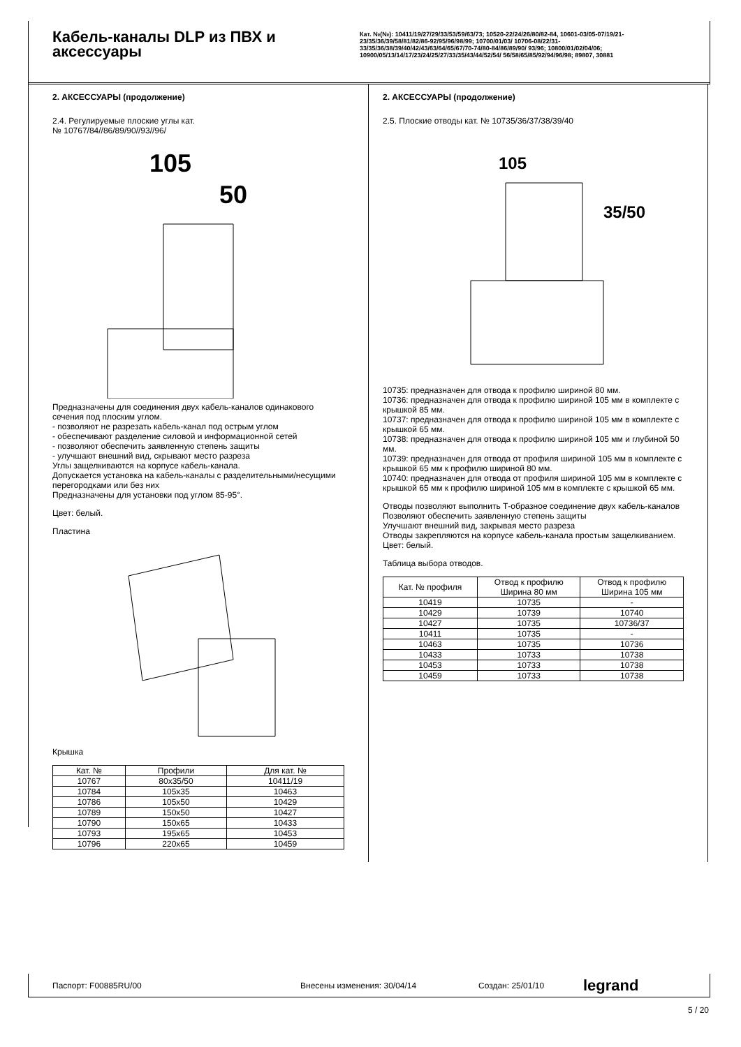Кабель-каналы DLP из ПВХ и аксессуары
Кат. №(№): 10411/19/27/29/33/53/59/63/73; 10520-22/24/26/80/82-84, 10601-03/05-07/19/21-23/35/36/39/58/81/82/86-92/95/96/98/99; 10700/01/03/ 10706-08/22/31-33/35/36/38/39/40/42/43/63/64/65/67/70-74/80-84/86/89/90/ 93/96; 10800/01/02/04/06; 10900/05/13/14/17/23/24/25/27/33/35/43/44/52/54/ 56/58/65/85/92/94/96/98; 89807, 30881
2. АКСЕССУАРЫ (продолжение)
2.4. Регулируемые плоские углы кат.
№ 10767/84//86/89/90//93//96/
105
50
Предназначены для соединения двух кабель-каналов одинакового сечения под плоским углом.
- позволяют не разрезать кабель-канал под острым углом
- обеспечивают разделение силовой и информационной сетей
- позволяют обеспечить заявленную степень защиты
- улучшают внешний вид, скрывают место разреза
Углы защелкиваются на корпусе кабель-канала.
Допускается установка на кабель-каналы с разделительными/несущими перегородками или без них
Предназначены для установки под углом 85-95°.
Цвет: белый.
Пластина
Крышка
| Кат. № | Профили | Для кат. № |
| --- | --- | --- |
| 10767 | 80x35/50 | 10411/19 |
| 10784 | 105x35 | 10463 |
| 10786 | 105x50 | 10429 |
| 10789 | 150x50 | 10427 |
| 10790 | 150x65 | 10433 |
| 10793 | 195x65 | 10453 |
| 10796 | 220x65 | 10459 |
2. АКСЕССУАРЫ (продолжение)
2.5. Плоские отводы кат. № 10735/36/37/38/39/40
105
35/50
10735: предназначен для отвода к профилю шириной 80 мм.
10736: предназначен для отвода к профилю шириной 105 мм в комплекте с крышкой 85 мм.
10737: предназначен для отвода к профилю шириной 105 мм в комплекте с крышкой 65 мм.
10738: предназначен для отвода к профилю шириной 105 мм и глубиной 50 мм.
10739: предназначен для отвода от профиля шириной 105 мм в комплекте с крышкой 65 мм к профилю шириной 80 мм.
10740: предназначен для отвода от профиля шириной 105 мм в комплекте с крышкой 65 мм к профилю шириной 105 мм в комплекте с крышкой 65 мм.
Отводы позволяют выполнить Т-образное соединение двух кабель-каналов
Позволяют обеспечить заявленную степень защиты
Улучшают внешний вид, закрывая место разреза
Отводы закрепляются на корпусе кабель-канала простым защелкиванием.
Цвет: белый.
Таблица выбора отводов.
| Кат. № профиля | Отвод к профилю Ширина 80 мм | Отвод к профилю Ширина 105 мм |
| --- | --- | --- |
| 10419 | 10735 | - |
| 10429 | 10739 | 10740 |
| 10427 | 10735 | 10736/37 |
| 10411 | 10735 | - |
| 10463 | 10735 | 10736 |
| 10433 | 10733 | 10738 |
| 10453 | 10733 | 10738 |
| 10459 | 10733 | 10738 |
Паспорт: F00885RU/00 Внесены изменения: 30/04/14 Создан: 25/01/10 legrand
5 / 20